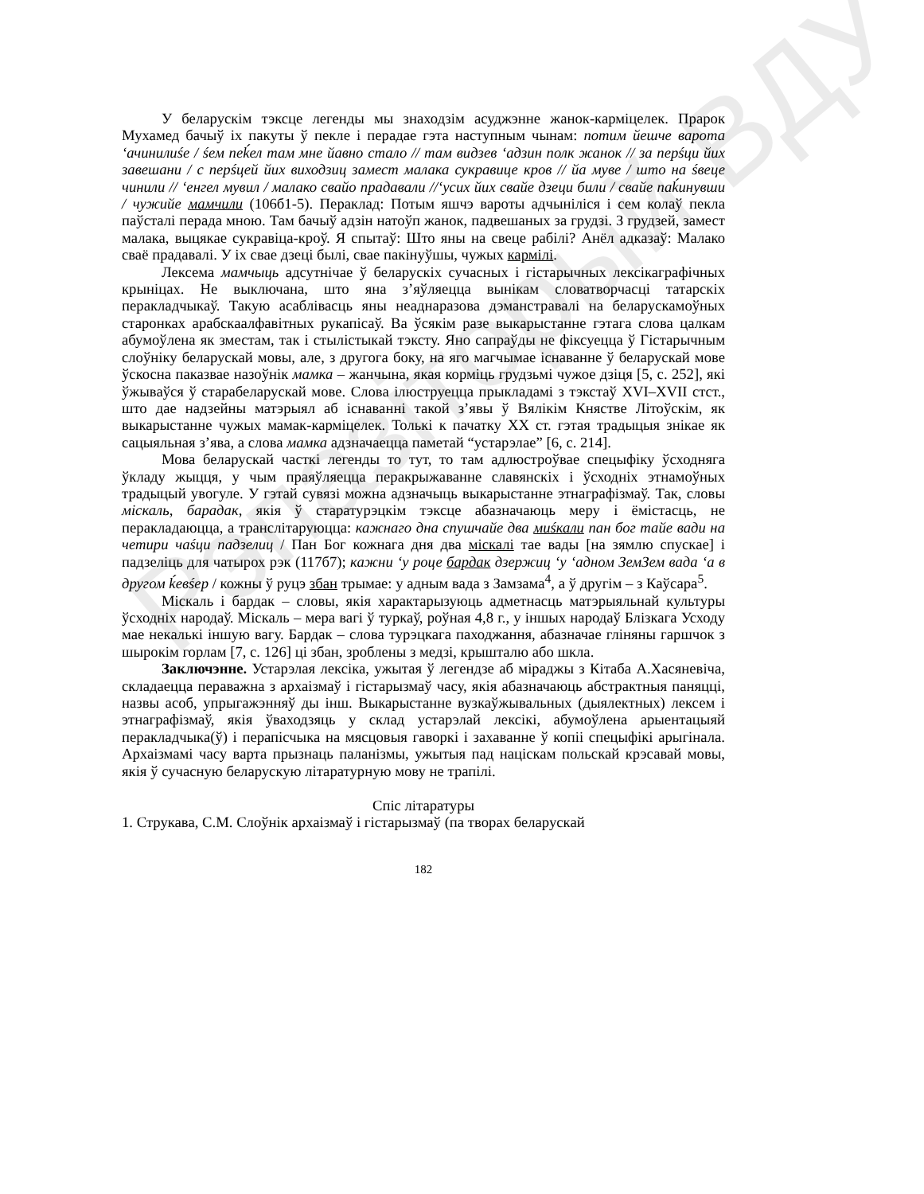Рэпазіторый ВДУ
У беларускім тэксце легенды мы знаходзім асуджэнне жанок-карміцелек. Прарок Мухамед бачыў іх пакуты ў пекле і перадае гэта наступным чынам: потим йешче варота ʻачинилиśе / śем пеḱел там мне йавно стало // там видзев ʻадзин полк жанок // за перśци йих завешани / с перśцей йих виходзиц замест малака сукравице кров // йа муве / што на śвеце чинили // ʻенгел мувил / малако свайо прадавали //ʻусих йих свайе дзеци били / свайе паḱинувши / чужийе мамчили (106б1-5). Пераклад: Потым яшчэ вароты адчыніліся і сем колаў пекла паўсталі перада мною. Там бачыў адзін натоўп жанок, падвешаных за грудзі. З грудзей, замест малака, выцякае сукравіца-кроў. Я спытаў: Што яны на свеце рабілі? Анёл адказаў: Малако сваё прадавалі. У іх свае дзеці былі, свае пакінуўшы, чужых кармілі.
Лексема мамчыць адсутнічае ў беларускіх сучасных і гістарычных лексікаграфічных крыніцах. Не выключана, што яна з’яўляецца вынікам словатворчасці татарскіх перакладчыкаў. Такую асаблівасць яны неаднаразова дэманстравалі на беларускамоўных старонках арабскаалфавітных рукапісаў. Ва ўсякім разе выкарыстанне гэтага слова цалкам абумоўлена як зместам, так і стылістыкай тэксту. Яно сапраўды не фіксуецца ў Гістарычным слоўніку беларускай мовы, але, з другога боку, на яго магчымае існаванне ў беларускай мове ўскосна паказвае назоўнік мамка – жанчына, якая корміць грудзьмі чужое дзіця [5, с. 252], які ўжываўся ў старабеларускай мове. Слова ілюструецца прыкладамі з тэкстаў XVI–XVII стст., што дае надзейны матэрыял аб існаванні такой з’явы ў Вялікім Княстве Літоўскім, як выкарыстанне чужых мамак-карміцелек. Толькі к пачатку XX ст. гэтая традыцыя знікае як сацыяльная з’ява, а слова мамка адзначаецца паметай “устарэлае” [6, с. 214].
Мова беларускай часткі легенды то тут, то там адлюстроўвае спецыфіку ўсходняга ўкладу жыцця, у чым праяўляецца перакрыжаванне славянскіх і ўсходніх этнамоўных традыцый увогуле. У гэтай сувязі можна адзначыць выкарыстанне этнаграфізмаў. Так, словы міскаль, барадак, якія ў старатурэцкім тэксце абазначаюць меру і ёмістасць, не перакладаюцца, а транслітаруюцца: кажнаго дна спушчайе два миśкали пан бог тайе вади на четири чаśци падзелиц / Пан Бог кожнага дня два міскалі тае вады [на зямлю спускае] і падзеліць для чатырох рэк (117б7); кажни ʻу роце бардак дзержиц ʻу ʻадном ЗемЗем вада ʻа в другом ḱевśер / кожны ў руцэ збан трымае: у адным вада з Замзама<sup>4</sup>, а ў другім – з Каўсара<sup>5</sup>.
Міскаль і бардак – словы, якія характарызуюць адметнасць матэрыяльнай культуры ўсходніх народаў. Міскаль – мера вагі ў туркаў, роўная 4,8 г., у іншых народаў Блізкага Усходу мае некалькі іншую вагу. Бардак – слова турэцкага паходжання, абазначае гліняны гаршчок з шырокім горлам [7, с. 126] ці збан, зроблены з медзі, крышталю або шкла.
Заключэнне. Устарэлая лексіка, ужытая ў легендзе аб міраджы з Кітаба А.Хасяневіча, складаецца пераважна з архаізмаў і гістарызмаў часу, якія абазначаюць абстрактныя паняцці, назвы асоб, упрыгажэнняў ды інш. Выкарыстанне вузкаўжывальных (дыялектных) лексем і этнаграфізмаў, якія ўваходзяць у склад устарэлай лексікі, абумоўлена арыентацыяй перакладчыка(ў) і перапісчыка на мясцовыя гаворкі і захаванне ў копіі спецыфікі арыгінала. Архаізмамі часу варта прызнаць паланізмы, ужытыя пад націскам польскай крэсавай мовы, якія ў сучасную беларускую літаратурную мову не трапілі.
Спіс літаратуры
1. Струкава, С.М. Слоўнік архаізмаў і гістарызмаў (па творах беларускай
182